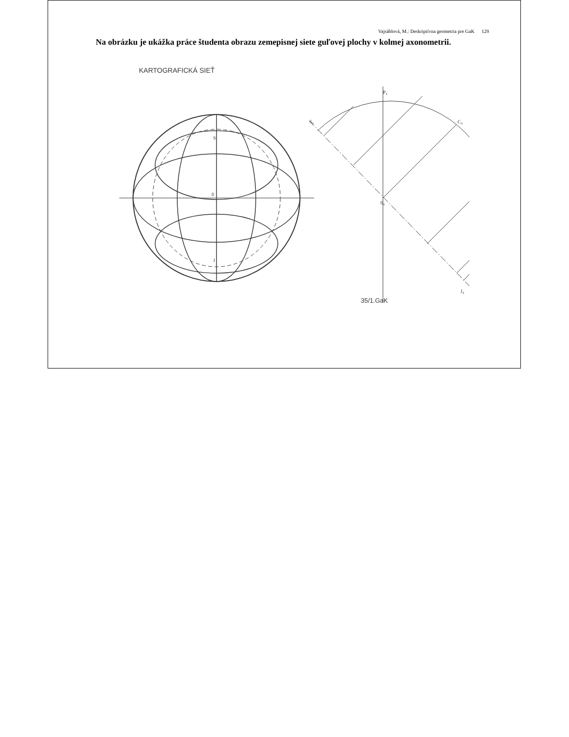Vajsáblová, M.: Deskriptívna geometria pre GaK 129
Na obrázku je ukážka práce študenta obrazu zemepisnej siete guľovej plochy v kolmej axonometrii.
KARTOGRAFICKÁ SIEŤ
S
J
0
P₄
S₄
C₄
0₄
J₄
35/1.GaK